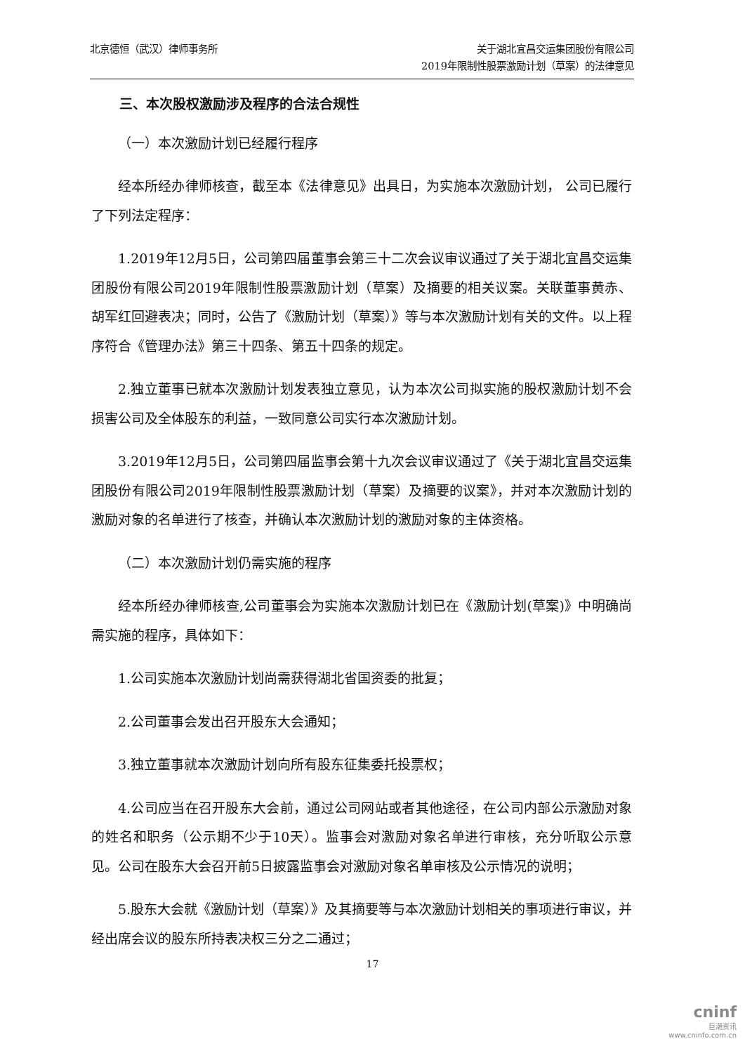北京德恒（武汉）律师事务所 关于湖北宜昌交运集团股份有限公司
2019年限制性股票激励计划（草案）的法律意见
三、本次股权激励涉及程序的合法合规性
（一）本次激励计划已经履行程序
经本所经办律师核查，截至本《法律意见》出具日，为实施本次激励计划， 公司已履行了下列法定程序：
1.2019年12月5日，公司第四届董事会第三十二次会议审议通过了关于湖北宜昌交运集团股份有限公司2019年限制性股票激励计划（草案）及摘要的相关议案。关联董事黄赤、胡军红回避表决；同时，公告了《激励计划（草案）》等与本次激励计划有关的文件。以上程序符合《管理办法》第三十四条、第五十四条的规定。
2.独立董事已就本次激励计划发表独立意见，认为本次公司拟实施的股权激励计划不会损害公司及全体股东的利益，一致同意公司实行本次激励计划。
3.2019年12月5日，公司第四届监事会第十九次会议审议通过了《关于湖北宜昌交运集团股份有限公司2019年限制性股票激励计划（草案）及摘要的议案》，并对本次激励计划的激励对象的名单进行了核查，并确认本次激励计划的激励对象的主体资格。
（二）本次激励计划仍需实施的程序
经本所经办律师核查,公司董事会为实施本次激励计划已在《激励计划(草案)》中明确尚需实施的程序，具体如下：
1.公司实施本次激励计划尚需获得湖北省国资委的批复；
2.公司董事会发出召开股东大会通知；
3.独立董事就本次激励计划向所有股东征集委托投票权；
4.公司应当在召开股东大会前，通过公司网站或者其他途径，在公司内部公示激励对象的姓名和职务（公示期不少于10天）。监事会对激励对象名单进行审核，充分听取公示意见。公司在股东大会召开前5日披露监事会对激励对象名单审核及公示情况的说明；
5.股东大会就《激励计划（草案）》及其摘要等与本次激励计划相关的事项进行审议，并经出席会议的股东所持表决权三分之二通过；
17
cninf
巨潮资讯
www.cninfo.com.cn